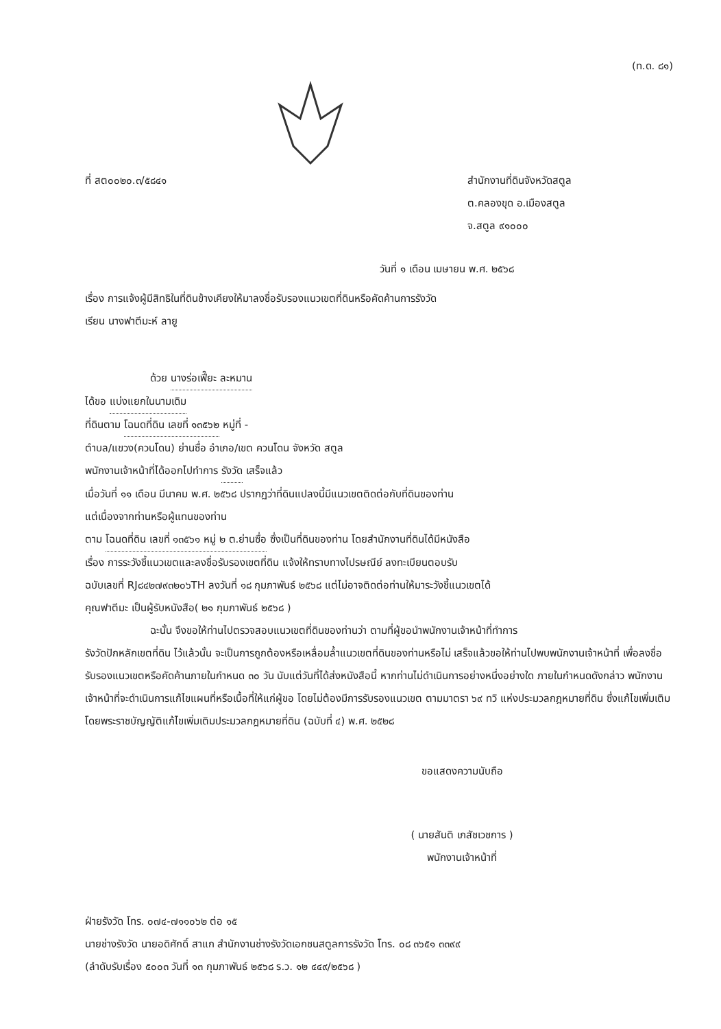(ท.ด. ๘๑)
ที่ สต๐๐๒๐.๓/๕๘๔๑ สำนักงานที่ดินจังหวัดสตูล
ต.คลองขุด อ.เมืองสตูล
จ.สตูล ๙๑๐๐๐
วันที่ ๑ เดือน เมษายน พ.ศ. ๒๕๖๘
เรื่อง การแจ้งผู้มีสิทธิในที่ดินข้างเคียงให้มาลงชื่อรับรองแนวเขตที่ดินหรือคัดค้านการรังวัด
เรียน นางฟาตีมะห์ ลายู
ด้วย นางร่อเฟี๊ยะ ละหมาน
ได้ขอ แบ่งแยกในนามเดิม
ที่ดินตาม โฉนดที่ดิน เลขที่ ๑๓๕๖๒ หมู่ที่ -
ตำบล/แขวง(ควนโดน) ย่านซื่อ อำเภอ/เขต ควนโดน จังหวัด สตูล
พนักงานเจ้าหน้าที่ได้ออกไปทำการ รังวัด เสร็จแล้ว
เมื่อวันที่ ๑๑ เดือน มีนาคม พ.ศ. ๒๕๖๘ ปรากฏว่าที่ดินแปลงนี้มีแนวเขตติดต่อกับที่ดินของท่าน
แต่เนื่องจากท่านหรือผู้แทนของท่าน
ตาม โฉนดที่ดิน เลขที่ ๑๓๕๖๑ หมู่ ๒ ต.ย่านซื่อ ซึ่งเป็นที่ดินของท่าน โดยสำนักงานที่ดินได้มีหนังสือ
เรื่อง การระวังชี้แนวเขตและลงชื่อรับรองเขตที่ดิน แจ้งให้ทราบทางไปรษณีย์ ลงทะเบียนตอบรับ
ฉบับเลขที่ RJ๘๔๒๗๙๓๒๐๖TH ลงวันที่ ๑๘ กุมภาพันธ์ ๒๕๖๘ แต่ไม่อาจติดต่อท่านให้มาระวังชี้แนวเขตได้
คุณฟาตีมะ เป็นผู้รับหนังสือ( ๒๑ กุมภาพันธ์ ๒๕๖๘ )
ฉะนั้น จึงขอให้ท่านไปตรวจสอบแนวเขตที่ดินของท่านว่า ตามที่ผู้ขอนำพนักงานเจ้าหน้าที่ทำการ
รังวัดปักหลักเขตที่ดิน ไว้แล้วนั้น จะเป็นการถูกต้องหรือเหลื่อมล้ำแนวเขตที่ดินของท่านหรือไม่ เสร็จแล้วขอให้ท่านไปพบพนักงานเจ้าหน้าที่ เพื่อลงชื่อรับรองแนวเขตหรือคัดค้านภายในกำหนด ๓๐ วัน นับแต่วันที่ได้ส่งหนังสือนี้ หากท่านไม่ดำเนินการอย่างหนึ่งอย่างใด ภายในกำหนดดังกล่าว พนักงานเจ้าหน้าที่จะดำเนินการแก้ไขแผนที่หรือเนื้อที่ให้แก่ผู้ขอ โดยไม่ต้องมีการรับรองแนวเขต ตามมาตรา ๖๙ ทวิ แห่งประมวลกฎหมายที่ดิน ซึ่งแก้ไขเพิ่มเติมโดยพระราชบัญญัติแก้ไขเพิ่มเติมประมวลกฎหมายที่ดิน (ฉบับที่ ๔) พ.ศ. ๒๕๒๘
ขอแสดงความนับถือ
( นายสันติ เภสัชเวชการ )
พนักงานเจ้าหน้าที่
ฝ่ายรังวัด โทร. ๐๗๔-๗๑๑๐๖๒ ต่อ ๑๕
นายช่างรังวัด นายอดิศักดิ์ สาแก สำนักงานช่างรังวัดเอกชนสตูลการรังวัด โทร. ๐๘ ๓๖๕๑ ๓๓๙๙
(ลำดับรับเรื่อง ๕๐๐๓ วันที่ ๑๓ กุมภาพันธ์ ๒๕๖๘ ร.ว. ๑๒ ๔๔๙/๒๕๖๘ )